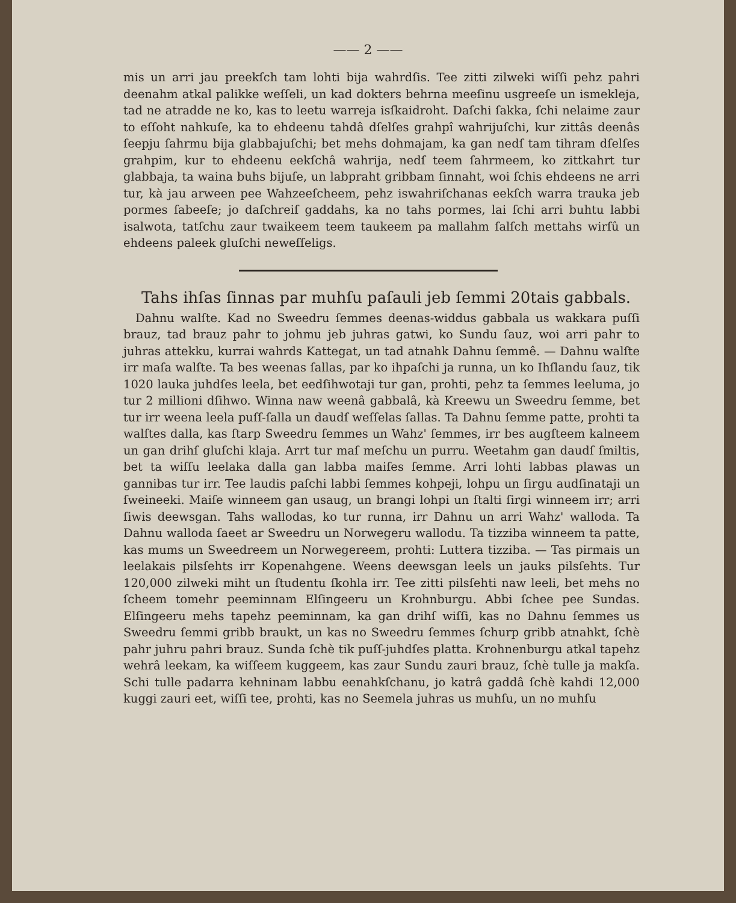—— 2 ——
mis un arri jau preekſch tam lohti bija wahrdſis. Tee zitti zilweki wiſſi pehz pahri deenahm atkal palikke weſſeli, un kad dokters behrna meeſinu usgreeſe un ismekleja, tad ne atradde ne ko, kas to leetu warreja isſkaidroht. Daſchi ſakka, ſchi nelaime zaur to eſſoht nahkuſe, ka to ehdeenu tahdâ dſelſes grahpî wahrijuſchi, kur zittâs deenâs ſeepju ſahrmu bija glabbajuſchi; bet mehs dohmajam, ka gan nedſ tam tihram dſelſes grahpim, kur to ehdeenu eekſchâ wahrija, nedſ teem ſahrmeem, ko zittkahrt tur glabbaja, ta waina buhs bijuſe, un labpraht gribbam ſinnaht, woi ſchis ehdeens ne arri tur, kà jau arween pee Wahzeeſcheem, pehz iswahriſchanas eekſch warra trauka jeb pormes ſabeeſe; jo daſchreiſ gaddahs, ka no tahs pormes, lai ſchi arri buhtu labbi isalwota, tatſchu zaur twaikeem teem taukeem pa mallahm ſalſch mettahs wirſû un ehdeens paleek gluſchi neweſſeligs.
Tahs ihſas ſinnas par muhſu paſauli jeb ſemmi 20tais gabbals.
Dahnu walſte. Kad no Sweedru ſemmes deenas-widdus gabbala us wakkara puſſi brauz, tad brauz pahr to johmu jeb juhras gatwi, ko Sundu ſauz, woi arri pahr to juhras attekku, kurrai wahrds Kattegat, un tad atnahk Dahnu ſemmê. — Dahnu walſte irr maſa walſte. Ta bes weenas ſallas, par ko ihpaſchi ja runna, un ko Ihſlandu ſauz, tik 1020 lauka juhdſes leela, bet eedſihwotaji tur gan, prohti, pehz ta ſemmes leeluma, jo tur 2 millioni dſihwo. Winna naw weenâ gabbalâ, kà Kreewu un Sweedru ſemme, bet tur irr weena leela puſſ-ſalla un daudſ weſſelas ſallas. Ta Dahnu ſemme patte, prohti ta walſtes dalla, kas ſtarp Sweedru ſemmes un Wahz' ſemmes, irr bes augſteem kalneem un gan drihſ gluſchi klaja. Arrt tur maſ meſchu un purru. Weetahm gan daudſ ſmiltis, bet ta wiſſu leelaka dalla gan labba maiſes ſemme. Arri lohti labbas plawas un gannibas tur irr. Tee laudis paſchi labbi ſemmes kohpeji, lohpu un ſirgu audſinataji un ſweineeki. Maiſe winneem gan usaug, un brangi lohpi un ſtalti ſirgi winneem irr; arri ſiwis deewsgan. Tahs wallodas, ko tur runna, irr Dahnu un arri Wahz' walloda. Ta Dahnu walloda ſaeet ar Sweedru un Norwegeru wallodu. Ta tizziba winneem ta patte, kas mums un Sweedreem un Norwegereem, prohti: Luttera tizziba. — Tas pirmais un leelakais pilsſehts irr Kopenahgene. Weens deewsgan leels un jauks pilsſehts. Tur 120,000 zilweki miht un ſtudentu ſkohla irr. Tee zitti pilsſehti naw leeli, bet mehs no ſcheem tomehr peeminnam Elſingeeru un Krohnburgu. Abbi ſchee pee Sundas. Elſingeeru mehs tapehz peeminnam, ka gan drihſ wiſſi, kas no Dahnu ſemmes us Sweedru ſemmi gribb braukt, un kas no Sweedru ſemmes ſchurp gribb atnahkt, ſchè pahr juhru pahri brauz. Sunda ſchè tik puſſ-juhdſes platta. Krohnenburgu atkal tapehz wehrâ leekam, ka wiſſeem kuggeem, kas zaur Sundu zauri brauz, ſchè tulle ja makſa. Schi tulle padarra kehninam labbu eenahkſchanu, jo katrâ gaddâ ſchè kahdi 12,000 kuggi zauri eet, wiſſi tee, prohti, kas no Seemela juhras us muhſu, un no muhſu